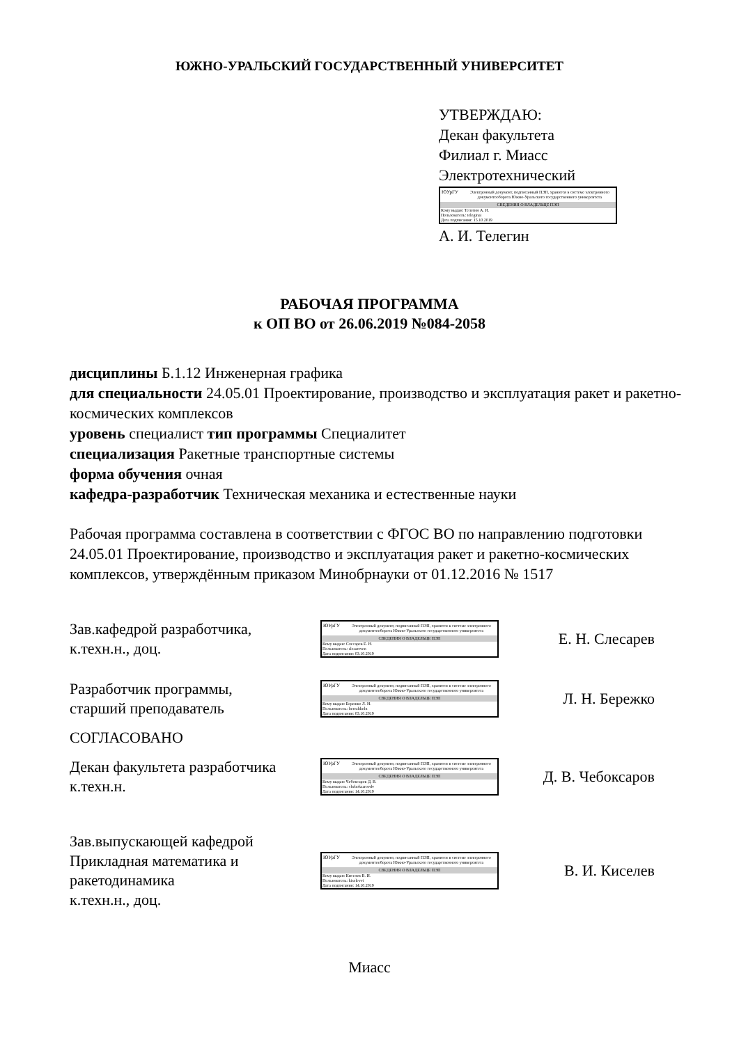ЮЖНО-УРАЛЬСКИЙ ГОСУДАРСТВЕННЫЙ УНИВЕРСИТЕТ
УТВЕРЖДАЮ:
Декан факультета
Филиал г. Миасс
Электротехнический
ЮУрГУ
Электронный документ, подписанный ПЭП, хранится в системе электронного документооборота Южно-Уральского государственного университета
СВЕДЕНИЯ О ВЛАДЕЛЬЦЕ ПЭП
Кому выдан: Телегин А. И.
Пользователь: teleginai
Дата подписания: 15.10.2019
А. И. Телегин
РАБОЧАЯ ПРОГРАММА
к ОП ВО от 26.06.2019 №084-2058
дисциплины Б.1.12 Инженерная графика
для специальности 24.05.01 Проектирование, производство и эксплуатация ракет и ракетно-космических комплексов
уровень специалист тип программы Специалитет
специализация Ракетные транспортные системы
форма обучения очная
кафедра-разработчик Техническая механика и естественные науки
Рабочая программа составлена в соответствии с ФГОС ВО по направлению подготовки 24.05.01 Проектирование, производство и эксплуатация ракет и ракетно-космических комплексов, утверждённым приказом Минобрнауки от 01.12.2016 № 1517
Зав.кафедрой разработчика,
к.техн.н., доц.
ЮУрГУ
Электронный документ, подписанный ПЭП, хранится в системе электронного документооборота Южно-Уральского государственного университета
СВЕДЕНИЯ О ВЛАДЕЛЬЦЕ ПЭП
Кому выдан: Слесарев Е. Н.
Пользователь: slesareven
Дата подписания: 03.10.2019
Е. Н. Слесарев
Разработчик программы,
старший преподаватель
ЮУрГУ
Электронный документ, подписанный ПЭП, хранится в системе электронного документооборота Южно-Уральского государственного университета
СВЕДЕНИЯ О ВЛАДЕЛЬЦЕ ПЭП
Кому выдан: Бережко Л. Н.
Пользователь: berezhkoln
Дата подписания: 03.10.2019
Л. Н. Бережко
СОГЛАСОВАНО
Декан факультета разработчика
к.техн.н.
ЮУрГУ
Электронный документ, подписанный ПЭП, хранится в системе электронного документооборота Южно-Уральского государственного университета
СВЕДЕНИЯ О ВЛАДЕЛЬЦЕ ПЭП
Кому выдан: Чебоксаров Д. В.
Пользователь: cheboksarovdv
Дата подписания: 14.10.2019
Д. В. Чебоксаров
Зав.выпускающей кафедрой
Прикладная математика и
ракетодинамика
к.техн.н., доц.
ЮУрГУ
Электронный документ, подписанный ПЭП, хранится в системе электронного документооборота Южно-Уральского государственного университета
СВЕДЕНИЯ О ВЛАДЕЛЬЦЕ ПЭП
Кому выдан: Киселев В. И.
Пользователь: kiselevvi
Дата подписания: 14.10.2019
В. И. Киселев
Миасс